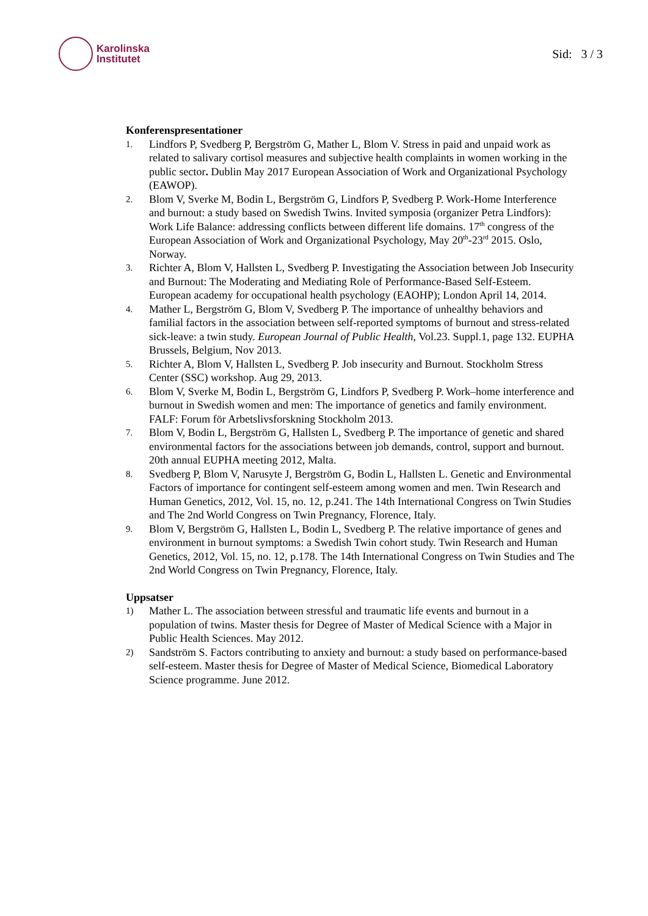Karolinska
Institutet
Sid: 3 / 3
Konferenspresentationer
1.
Lindfors P, Svedberg P, Bergström G, Mather L, Blom V. Stress in paid and unpaid work as related to salivary cortisol measures and subjective health complaints in women working in the public sector. Dublin May 2017 European Association of Work and Organizational Psychology (EAWOP).
2.
Blom V, Sverke M, Bodin L, Bergström G, Lindfors P, Svedberg P. Work-Home Interference and burnout: a study based on Swedish Twins. Invited symposia (organizer Petra Lindfors): Work Life Balance: addressing conflicts between different life domains. 17<sup>th</sup> congress of the European Association of Work and Organizational Psychology, May 20<sup>th</sup>-23<sup>rd</sup> 2015. Oslo, Norway.
3.
Richter A, Blom V, Hallsten L, Svedberg P. Investigating the Association between Job Insecurity and Burnout: The Moderating and Mediating Role of Performance-Based Self-Esteem. European academy for occupational health psychology (EAOHP); London April 14, 2014.
4.
Mather L, Bergström G, Blom V, Svedberg P. The importance of unhealthy behaviors and familial factors in the association between self-reported symptoms of burnout and stress-related sick-leave: a twin study. European Journal of Public Health, Vol.23. Suppl.1, page 132. EUPHA Brussels, Belgium, Nov 2013.
5.
Richter A, Blom V, Hallsten L, Svedberg P. Job insecurity and Burnout. Stockholm Stress Center (SSC) workshop. Aug 29, 2013.
6.
Blom V, Sverke M, Bodin L, Bergström G, Lindfors P, Svedberg P. Work–home interference and burnout in Swedish women and men: The importance of genetics and family environment. FALF: Forum för Arbetslivsforskning Stockholm 2013.
7.
Blom V, Bodin L, Bergström G, Hallsten L, Svedberg P. The importance of genetic and shared environmental factors for the associations between job demands, control, support and burnout. 20th annual EUPHA meeting 2012, Malta.
8.
Svedberg P, Blom V, Narusyte J, Bergström G, Bodin L, Hallsten L. Genetic and Environmental Factors of importance for contingent self-esteem among women and men. Twin Research and Human Genetics, 2012, Vol. 15, no. 12, p.241. The 14th International Congress on Twin Studies and The 2nd World Congress on Twin Pregnancy, Florence, Italy.
9.
Blom V, Bergström G, Hallsten L, Bodin L, Svedberg P. The relative importance of genes and environment in burnout symptoms: a Swedish Twin cohort study. Twin Research and Human Genetics, 2012, Vol. 15, no. 12, p.178. The 14th International Congress on Twin Studies and The 2nd World Congress on Twin Pregnancy, Florence, Italy.
Uppsatser
1)
Mather L. The association between stressful and traumatic life events and burnout in a population of twins. Master thesis for Degree of Master of Medical Science with a Major in Public Health Sciences. May 2012.
2)
Sandström S. Factors contributing to anxiety and burnout: a study based on performance-based self-esteem. Master thesis for Degree of Master of Medical Science, Biomedical Laboratory Science programme. June 2012.